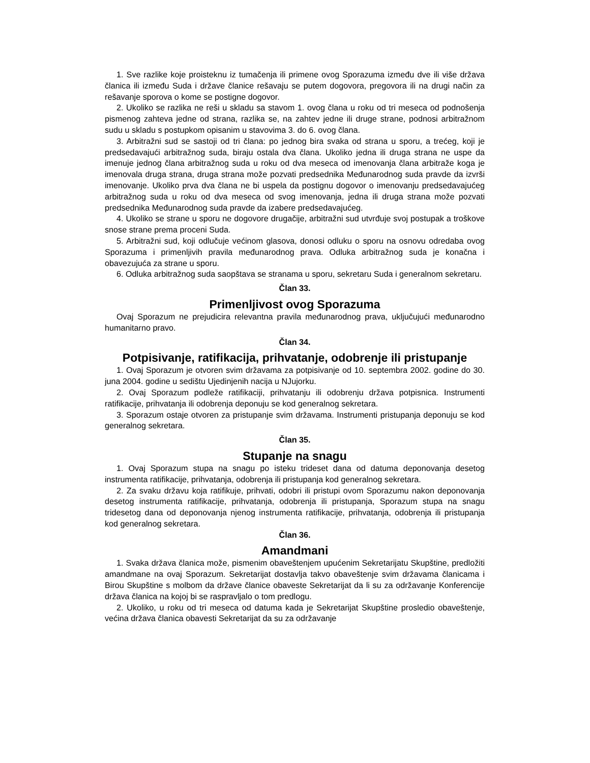1. Sve razlike koje proisteknu iz tumačenja ili primene ovog Sporazuma između dve ili više država članica ili između Suda i države članice rešavaju se putem dogovora, pregovora ili na drugi način za rešavanje sporova o kome se postigne dogovor.
2. Ukoliko se razlika ne reši u skladu sa stavom 1. ovog člana u roku od tri meseca od podnošenja pismenog zahteva jedne od strana, razlika se, na zahtev jedne ili druge strane, podnosi arbitražnom sudu u skladu s postupkom opisanim u stavovima 3. do 6. ovog člana.
3. Arbitražni sud se sastoji od tri člana: po jednog bira svaka od strana u sporu, a trećeg, koji je predsedavajući arbitražnog suda, biraju ostala dva člana. Ukoliko jedna ili druga strana ne uspe da imenuje jednog člana arbitražnog suda u roku od dva meseca od imenovanja člana arbitraže koga je imenovala druga strana, druga strana može pozvati predsednika Međunarodnog suda pravde da izvrši imenovanje. Ukoliko prva dva člana ne bi uspela da postignu dogovor o imenovanju predsedavajućeg arbitražnog suda u roku od dva meseca od svog imenovanja, jedna ili druga strana može pozvati predsednika Međunarodnog suda pravde da izabere predsedavajućeg.
4. Ukoliko se strane u sporu ne dogovore drugačije, arbitražni sud utvrđuje svoj postupak a troškove snose strane prema proceni Suda.
5. Arbitražni sud, koji odlučuje većinom glasova, donosi odluku o sporu na osnovu odredaba ovog Sporazuma i primenljivih pravila međunarodnog prava. Odluka arbitražnog suda je konačna i obavezujuća za strane u sporu.
6. Odluka arbitražnog suda saopštava se stranama u sporu, sekretaru Suda i generalnom sekretaru.
Član 33.
Primenljivost ovog Sporazuma
Ovaj Sporazum ne prejudicira relevantna pravila međunarodnog prava, uključujući međunarodno humanitarno pravo.
Član 34.
Potpisivanje, ratifikacija, prihvatanje, odobrenje ili pristupanje
1. Ovaj Sporazum je otvoren svim državama za potpisivanje od 10. septembra 2002. godine do 30. juna 2004. godine u sedištu Ujedinjenih nacija u NJujorku.
2. Ovaj Sporazum podleže ratifikaciji, prihvatanju ili odobrenju država potpisnica. Instrumenti ratifikacije, prihvatanja ili odobrenja deponuju se kod generalnog sekretara.
3. Sporazum ostaje otvoren za pristupanje svim državama. Instrumenti pristupanja deponuju se kod generalnog sekretara.
Član 35.
Stupanje na snagu
1. Ovaj Sporazum stupa na snagu po isteku trideset dana od datuma deponovanja desetog instrumenta ratifikacije, prihvatanja, odobrenja ili pristupanja kod generalnog sekretara.
2. Za svaku državu koja ratifikuje, prihvati, odobri ili pristupi ovom Sporazumu nakon deponovanja desetog instrumenta ratifikacije, prihvatanja, odobrenja ili pristupanja, Sporazum stupa na snagu tridesetog dana od deponovanja njenog instrumenta ratifikacije, prihvatanja, odobrenja ili pristupanja kod generalnog sekretara.
Član 36.
Amandmani
1. Svaka država članica može, pismenim obaveštenjem upućenim Sekretarijatu Skupštine, predložiti amandmane na ovaj Sporazum. Sekretarijat dostavlja takvo obaveštenje svim državama članicama i Birou Skupštine s molbom da države članice obaveste Sekretarijat da li su za održavanje Konferencije država članica na kojoj bi se raspravljalo o tom predlogu.
2. Ukoliko, u roku od tri meseca od datuma kada je Sekretarijat Skupštine prosledio obaveštenje, većina država članica obavesti Sekretarijat da su za održavanje